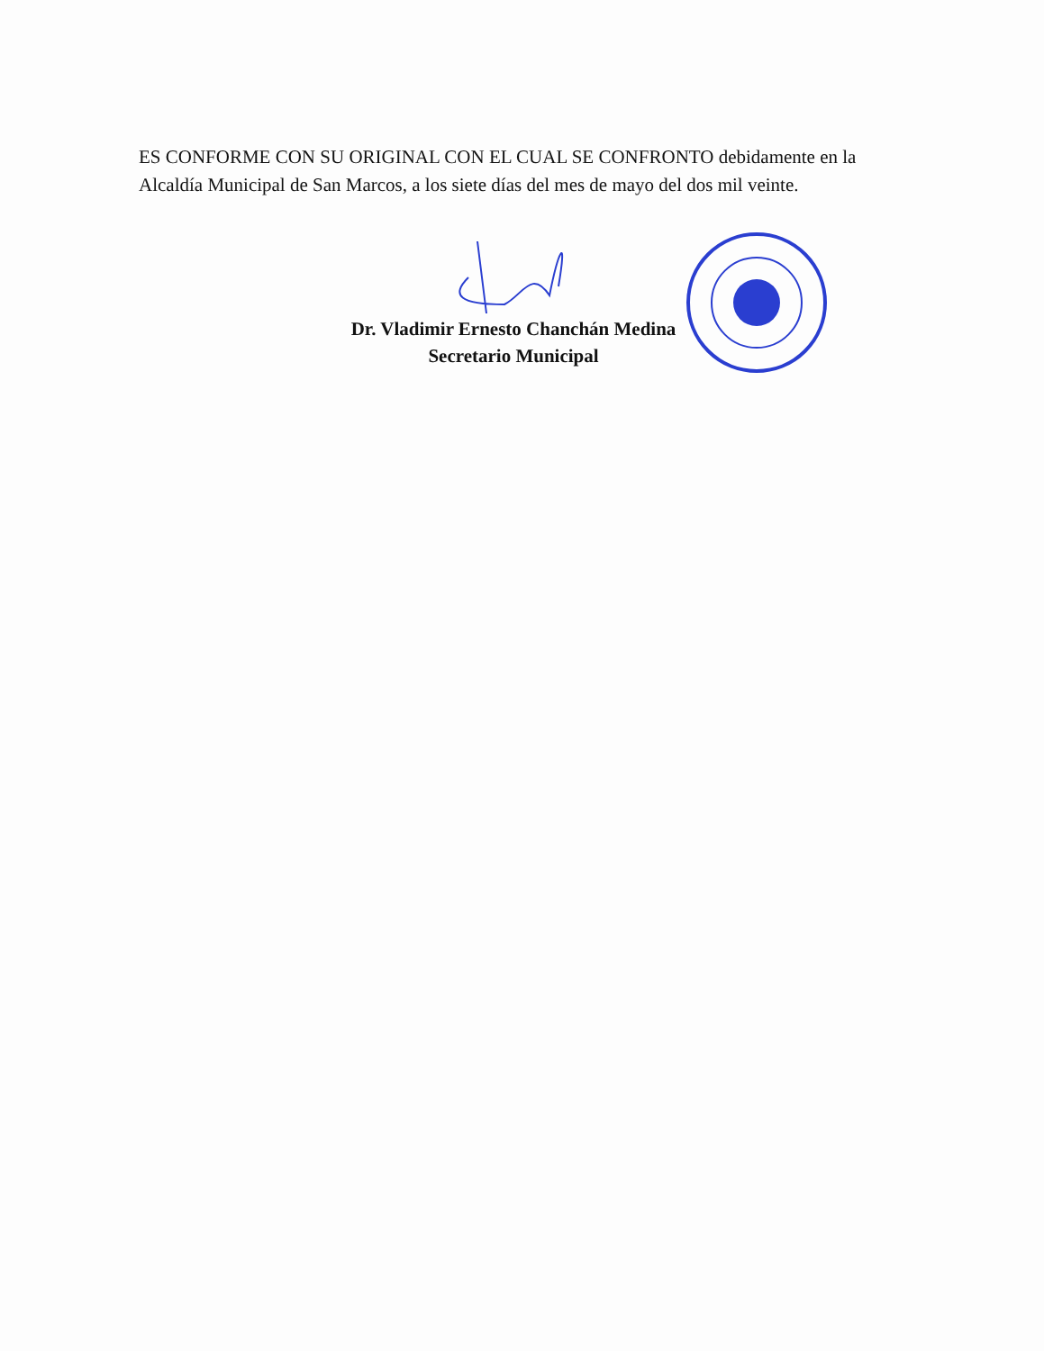ES CONFORME CON SU ORIGINAL CON EL CUAL SE CONFRONTO debidamente en la Alcaldía Municipal de San Marcos, a los siete días del mes de mayo del dos mil veinte.
Dr. Vladimir Ernesto Chanchán Medina
Secretario Municipal